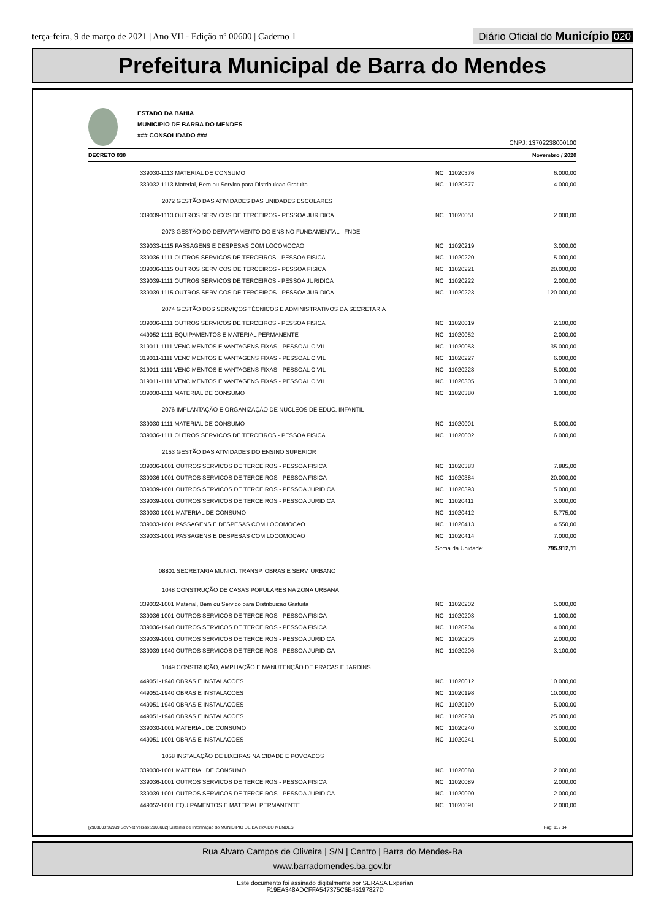terça-feira, 9 de março de 2021 | Ano VII - Edição nº 00600 | Caderno 1
Diário Oficial do Município 020
Prefeitura Municipal de Barra do Mendes
ESTADO DA BAHIA
MUNICIPIO DE BARRA DO MENDES
### CONSOLIDADO ###
CNPJ: 13702238000100
DECRETO 030 Novembro / 2020
| 339030-1113 MATERIAL DE CONSUMO | NC : 11020376 | 6.000,00 |
| 339032-1113 Material, Bem ou Servico para Distribuicao Gratuita | NC : 11020377 | 4.000,00 |
| 2072 GESTÃO DAS ATIVIDADES DAS UNIDADES ESCOLARES | | |
| 339039-1113 OUTROS SERVICOS DE TERCEIROS - PESSOA JURIDICA | NC : 11020051 | 2.000,00 |
| 2073 GESTÃO DO DEPARTAMENTO DO ENSINO FUNDAMENTAL - FNDE | | |
| 339033-1115 PASSAGENS E DESPESAS COM LOCOMOCAO | NC : 11020219 | 3.000,00 |
| 339036-1111 OUTROS SERVICOS DE TERCEIROS - PESSOA FISICA | NC : 11020220 | 5.000,00 |
| 339036-1115 OUTROS SERVICOS DE TERCEIROS - PESSOA FISICA | NC : 11020221 | 20.000,00 |
| 339039-1111 OUTROS SERVICOS DE TERCEIROS - PESSOA JURIDICA | NC : 11020222 | 2.000,00 |
| 339039-1115 OUTROS SERVICOS DE TERCEIROS - PESSOA JURIDICA | NC : 11020223 | 120.000,00 |
| 2074 GESTÃO DOS SERVIÇOS TÉCNICOS E ADMINISTRATIVOS DA SECRETARIA | | |
| 339036-1111 OUTROS SERVICOS DE TERCEIROS - PESSOA FISICA | NC : 11020019 | 2.100,00 |
| 449052-1111 EQUIPAMENTOS E MATERIAL PERMANENTE | NC : 11020052 | 2.000,00 |
| 319011-1111 VENCIMENTOS E VANTAGENS FIXAS - PESSOAL CIVIL | NC : 11020053 | 35.000,00 |
| 319011-1111 VENCIMENTOS E VANTAGENS FIXAS - PESSOAL CIVIL | NC : 11020227 | 6.000,00 |
| 319011-1111 VENCIMENTOS E VANTAGENS FIXAS - PESSOAL CIVIL | NC : 11020228 | 5.000,00 |
| 319011-1111 VENCIMENTOS E VANTAGENS FIXAS - PESSOAL CIVIL | NC : 11020305 | 3.000,00 |
| 339030-1111 MATERIAL DE CONSUMO | NC : 11020380 | 1.000,00 |
| 2076 IMPLANTAÇÃO E ORGANIZAÇÃO DE NUCLEOS DE EDUC. INFANTIL | | |
| 339030-1111 MATERIAL DE CONSUMO | NC : 11020001 | 5.000,00 |
| 339036-1111 OUTROS SERVICOS DE TERCEIROS - PESSOA FISICA | NC : 11020002 | 6.000,00 |
| 2153 GESTÃO DAS ATIVIDADES DO ENSINO SUPERIOR | | |
| 339036-1001 OUTROS SERVICOS DE TERCEIROS - PESSOA FISICA | NC : 11020383 | 7.885,00 |
| 339036-1001 OUTROS SERVICOS DE TERCEIROS - PESSOA FISICA | NC : 11020384 | 20.000,00 |
| 339039-1001 OUTROS SERVICOS DE TERCEIROS - PESSOA JURIDICA | NC : 11020393 | 5.000,00 |
| 339039-1001 OUTROS SERVICOS DE TERCEIROS - PESSOA JURIDICA | NC : 11020411 | 3.000,00 |
| 339030-1001 MATERIAL DE CONSUMO | NC : 11020412 | 5.775,00 |
| 339033-1001 PASSAGENS E DESPESAS COM LOCOMOCAO | NC : 11020413 | 4.550,00 |
| 339033-1001 PASSAGENS E DESPESAS COM LOCOMOCAO | NC : 11020414 | 7.000,00 |
| | Soma da Unidade: | 795.912,11 |
| 08801 SECRETARIA MUNICI. TRANSP, OBRAS E SERV. URBANO | | |
| 1048 CONSTRUÇÃO DE CASAS POPULARES NA ZONA URBANA | | |
| 339032-1001 Material, Bem ou Servico para Distribuicao Gratuita | NC : 11020202 | 5.000,00 |
| 339036-1001 OUTROS SERVICOS DE TERCEIROS - PESSOA FISICA | NC : 11020203 | 1.000,00 |
| 339036-1940 OUTROS SERVICOS DE TERCEIROS - PESSOA FISICA | NC : 11020204 | 4.000,00 |
| 339039-1001 OUTROS SERVICOS DE TERCEIROS - PESSOA JURIDICA | NC : 11020205 | 2.000,00 |
| 339039-1940 OUTROS SERVICOS DE TERCEIROS - PESSOA JURIDICA | NC : 11020206 | 3.100,00 |
| 1049 CONSTRUÇÃO, AMPLIAÇÃO E MANUTENÇÃO DE PRAÇAS E JARDINS | | |
| 449051-1940 OBRAS E INSTALACOES | NC : 11020012 | 10.000,00 |
| 449051-1940 OBRAS E INSTALACOES | NC : 11020198 | 10.000,00 |
| 449051-1940 OBRAS E INSTALACOES | NC : 11020199 | 5.000,00 |
| 449051-1940 OBRAS E INSTALACOES | NC : 11020238 | 25.000,00 |
| 339030-1001 MATERIAL DE CONSUMO | NC : 11020240 | 3.000,00 |
| 449051-1001 OBRAS E INSTALACOES | NC : 11020241 | 5.000,00 |
| 1058 INSTALAÇÃO DE LIXEIRAS NA CIDADE E POVOADOS | | |
| 339030-1001 MATERIAL DE CONSUMO | NC : 11020088 | 2.000,00 |
| 339036-1001 OUTROS SERVICOS DE TERCEIROS - PESSOA FISICA | NC : 11020089 | 2.000,00 |
| 339039-1001 OUTROS SERVICOS DE TERCEIROS - PESSOA JURIDICA | NC : 11020090 | 2.000,00 |
| 449052-1001 EQUIPAMENTOS E MATERIAL PERMANENTE | NC : 11020091 | 2.000,00 |
[2903003:99999:GovNet versão:2103082] Sistema de Informação do MUNICIPIO DE BARRA DO MENDES Pag: 11 / 14
Rua Alvaro Campos de Oliveira | S/N | Centro | Barra do Mendes-Ba
www.barradomendes.ba.gov.br
Este documento foi assinado digitalmente por SERASA Experian
F19EA348ADCFFA547375C6B45197827D